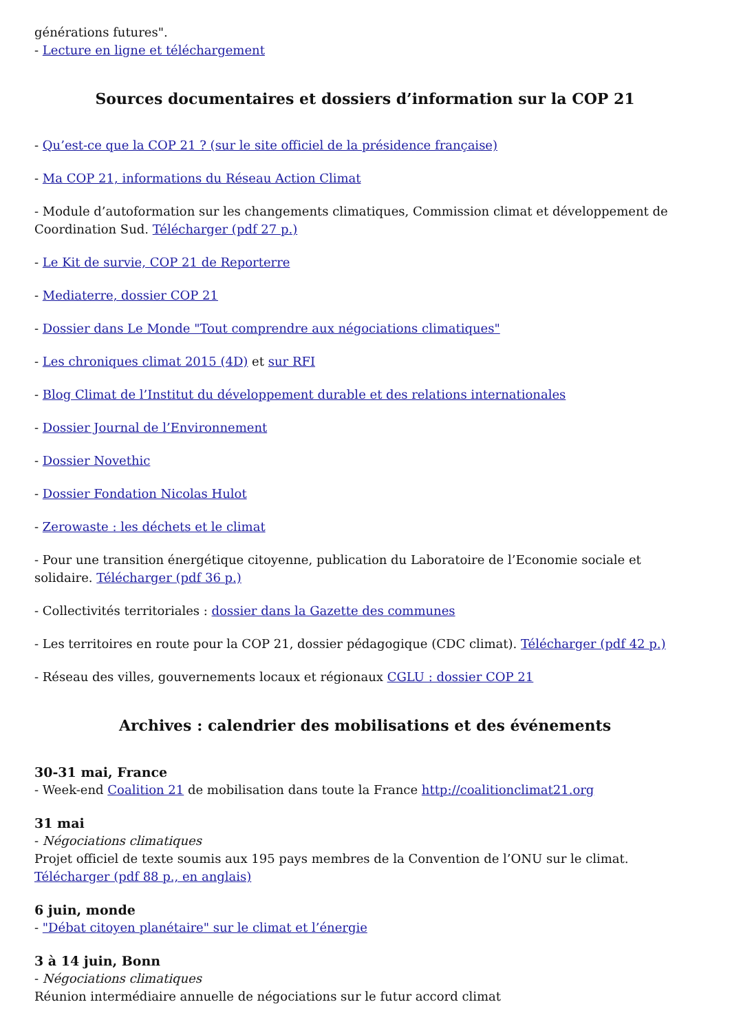générations futures".
- Lecture en ligne et téléchargement
Sources documentaires et dossiers d’information sur la COP 21
- Qu’est-ce que la COP 21 ? (sur le site officiel de la présidence française)
- Ma COP 21, informations du Réseau Action Climat
- Module d’autoformation sur les changements climatiques, Commission climat et développement de Coordination Sud. Télécharger (pdf 27 p.)
- Le Kit de survie, COP 21 de Reporterre
- Mediaterre, dossier COP 21
- Dossier dans Le Monde "Tout comprendre aux négociations climatiques"
- Les chroniques climat 2015 (4D) et sur RFI
- Blog Climat de l’Institut du développement durable et des relations internationales
- Dossier Journal de l’Environnement
- Dossier Novethic
- Dossier Fondation Nicolas Hulot
- Zerowaste : les déchets et le climat
- Pour une transition énergétique citoyenne, publication du Laboratoire de l’Economie sociale et solidaire. Télécharger (pdf 36 p.)
- Collectivités territoriales : dossier dans la Gazette des communes
- Les territoires en route pour la COP 21, dossier pédagogique (CDC climat). Télécharger (pdf 42 p.)
- Réseau des villes, gouvernements locaux et régionaux CGLU : dossier COP 21
Archives : calendrier des mobilisations et des événements
30-31 mai, France
- Week-end Coalition 21 de mobilisation dans toute la France http://coalitionclimat21.org
31 mai
- Négociations climatiques
Projet officiel de texte soumis aux 195 pays membres de la Convention de l’ONU sur le climat.
Télécharger (pdf 88 p., en anglais)
6 juin, monde
- "Débat citoyen planétaire" sur le climat et l’énergie
3 à 14 juin, Bonn
- Négociations climatiques
Réunion intermédiaire annuelle de négociations sur le futur accord climat